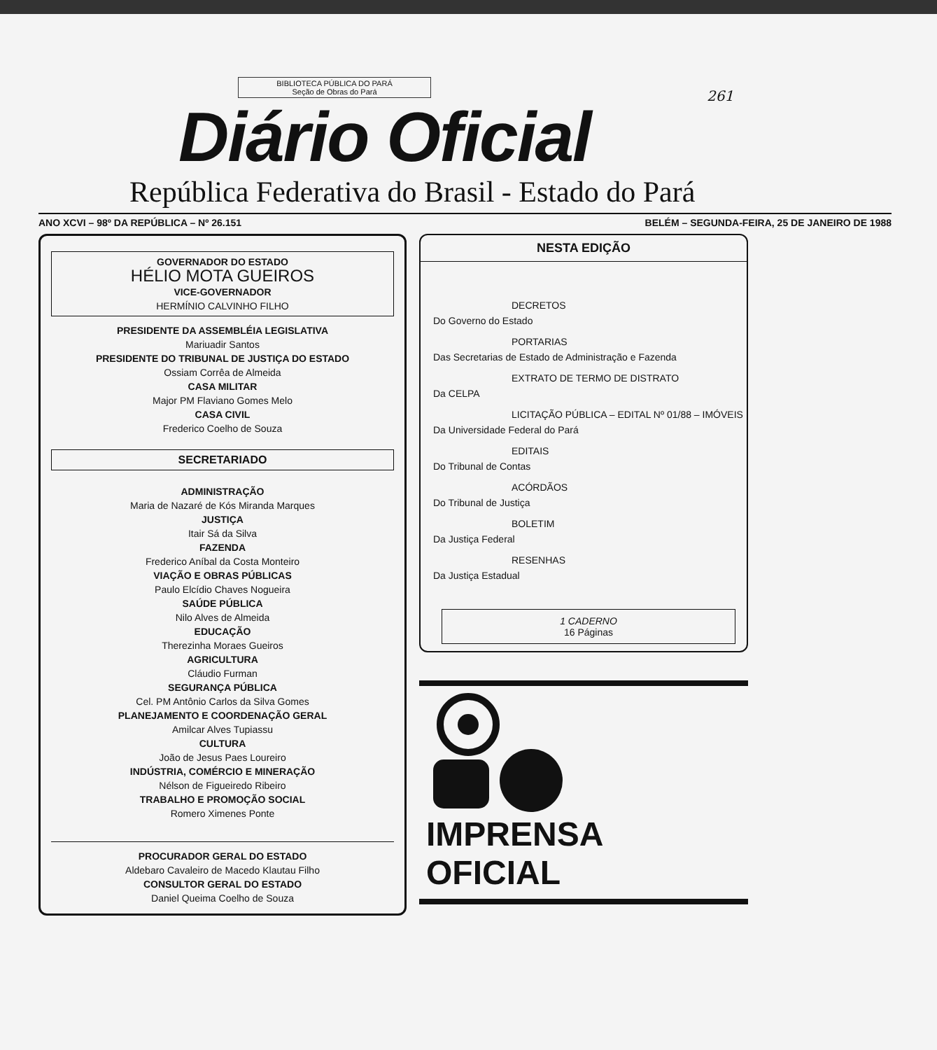BIBLIOTECA PÚBLICA DO PARÁ
Seção de Obras do Pará
261
Diário Oficial
República Federativa do Brasil - Estado do Pará
ANO XCVI – 98º DA REPÚBLICA – Nº 26.151 BELÉM – SEGUNDA-FEIRA, 25 DE JANEIRO DE 1988
GOVERNADOR DO ESTADO
HÉLIO MOTA GUEIROS
VICE-GOVERNADOR
HERMÍNIO CALVINHO FILHO
PRESIDENTE DA ASSEMBLÉIA LEGISLATIVA
Mariuadir Santos
PRESIDENTE DO TRIBUNAL DE JUSTIÇA DO ESTADO
Ossiam Corrêa de Almeida
CASA MILITAR
Major PM Flaviano Gomes Melo
CASA CIVIL
Frederico Coelho de Souza
SECRETARIADO
ADMINISTRAÇÃO
Maria de Nazaré de Kós Miranda Marques
JUSTIÇA
Itair Sá da Silva
FAZENDA
Frederico Aníbal da Costa Monteiro
VIAÇÃO E OBRAS PÚBLICAS
Paulo Elcídio Chaves Nogueira
SAÚDE PÚBLICA
Nilo Alves de Almeida
EDUCAÇÃO
Therezinha Moraes Gueiros
AGRICULTURA
Cláudio Furman
SEGURANÇA PÚBLICA
Cel. PM Antônio Carlos da Silva Gomes
PLANEJAMENTO E COORDENAÇÃO GERAL
Amilcar Alves Tupiassu
CULTURA
João de Jesus Paes Loureiro
INDÚSTRIA, COMÉRCIO E MINERAÇÃO
Nélson de Figueiredo Ribeiro
TRABALHO E PROMOÇÃO SOCIAL
Romero Ximenes Ponte
PROCURADOR GERAL DO ESTADO
Aldebaro Cavaleiro de Macedo Klautau Filho
CONSULTOR GERAL DO ESTADO
Daniel Queima Coelho de Souza
NESTA EDIÇÃO
DECRETOS
Do Governo do Estado
PORTARIAS
Das Secretarias de Estado de Administração e Fazenda
EXTRATO DE TERMO DE DISTRATO
Da CELPA
LICITAÇÃO PÚBLICA – EDITAL Nº 01/88 – IMÓVEIS
Da Universidade Federal do Pará
EDITAIS
Do Tribunal de Contas
ACÓRDÃOS
Do Tribunal de Justiça
BOLETIM
Da Justiça Federal
RESENHAS
Da Justiça Estadual
1 CADERNO
16 Páginas
IMPRENSA OFICIAL